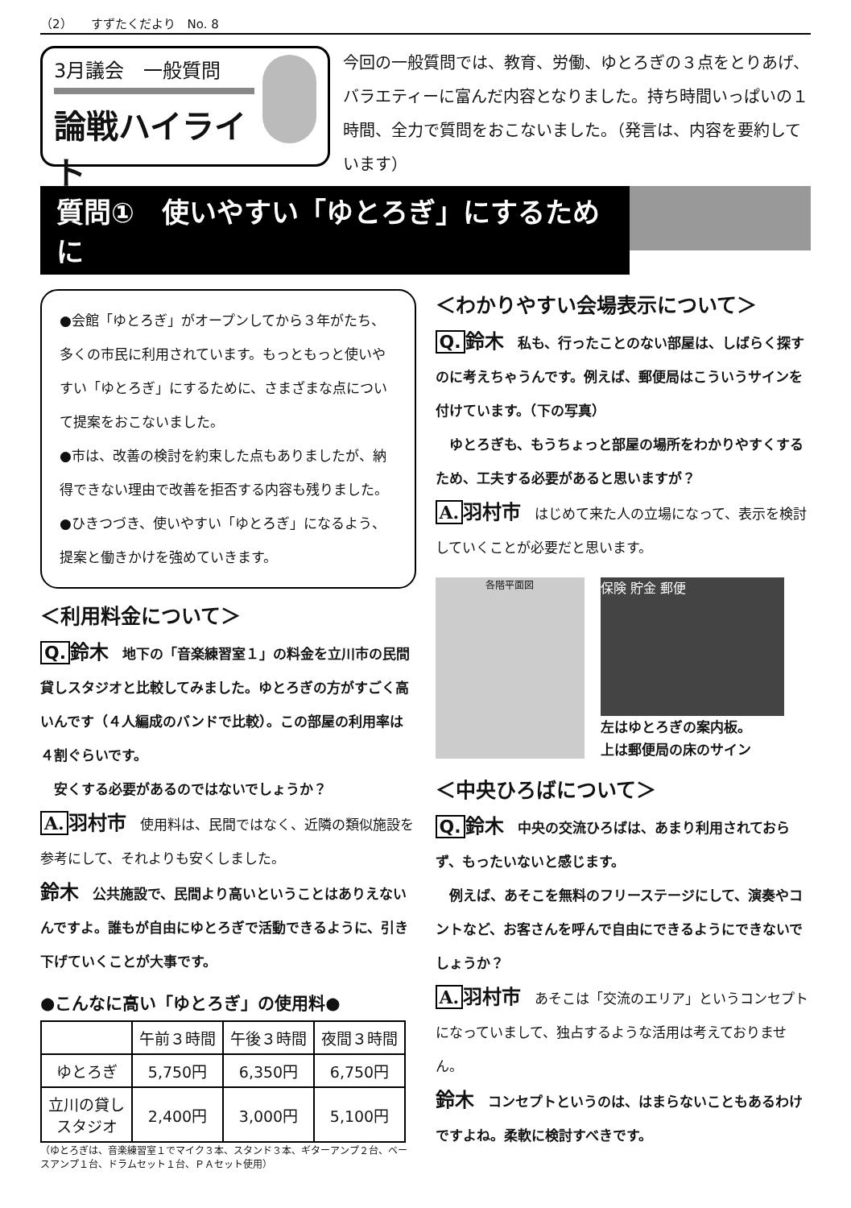（2）　　すずたくだより　No. 8
3月議会　一般質問
論戦ハイライト
今回の一般質問では、教育、労働、ゆとろぎの３点をとりあげ、バラエティーに富んだ内容となりました。持ち時間いっぱいの１時間、全力で質問をおこないました。（発言は、内容を要約しています）
質問①　使いやすい「ゆとろぎ」にするために
●会館「ゆとろぎ」がオープンしてから３年がたち、多くの市民に利用されています。もっともっと使いやすい「ゆとろぎ」にするために、さまざまな点について提案をおこないました。
●市は、改善の検討を約束した点もありましたが、納得できない理由で改善を拒否する内容も残りました。
●ひきつづき、使いやすい「ゆとろぎ」になるよう、提案と働きかけを強めていきます。
＜利用料金について＞
Q. 鈴木　地下の「音楽練習室１」の料金を立川市の民間貸しスタジオと比較してみました。ゆとろぎの方がすごく高いんです（４人編成のバンドで比較）。この部屋の利用率は４割ぐらいです。
　安くする必要があるのではないでしょうか？
A. 羽村市　使用料は、民間ではなく、近隣の類似施設を参考にして、それよりも安くしました。
鈴木　公共施設で、民間より高いということはありえないんですよ。誰もが自由にゆとろぎで活動できるように、引き下げていくことが大事です。
●こんなに高い「ゆとろぎ」の使用料●
| | 午前３時間 | 午後３時間 | 夜間３時間 |
| --- | --- | --- | --- |
| ゆとろぎ | 5,750円 | 6,350円 | 6,750円 |
| 立川の貸し スタジオ | 2,400円 | 3,000円 | 5,100円 |
（ゆとろぎは、音楽練習室１でマイク３本、スタンド３本、ギターアンプ２台、ベースアンプ１台、ドラムセット１台、ＰＡセット使用）
＜わかりやすい会場表示について＞
Q. 鈴木　私も、行ったことのない部屋は、しばらく探すのに考えちゃうんです。例えば、郵便局はこういうサインを付けています。（下の写真）
　ゆとろぎも、もうちょっと部屋の場所をわかりやすくするため、工夫する必要があると思いますが？
A. 羽村市　はじめて来た人の立場になって、表示を検討していくことが必要だと思います。
各階平面図
保険 貯金 郵便
左はゆとろぎの案内板。
上は郵便局の床のサイン
＜中央ひろばについて＞
Q. 鈴木　中央の交流ひろばは、あまり利用されておらず、もったいないと感じます。
　例えば、あそこを無料のフリーステージにして、演奏やコントなど、お客さんを呼んで自由にできるようにできないでしょうか？
A. 羽村市　あそこは「交流のエリア」というコンセプトになっていまして、独占するような活用は考えておりません。
鈴木　コンセプトというのは、はまらないこともあるわけですよね。柔軟に検討すべきです。